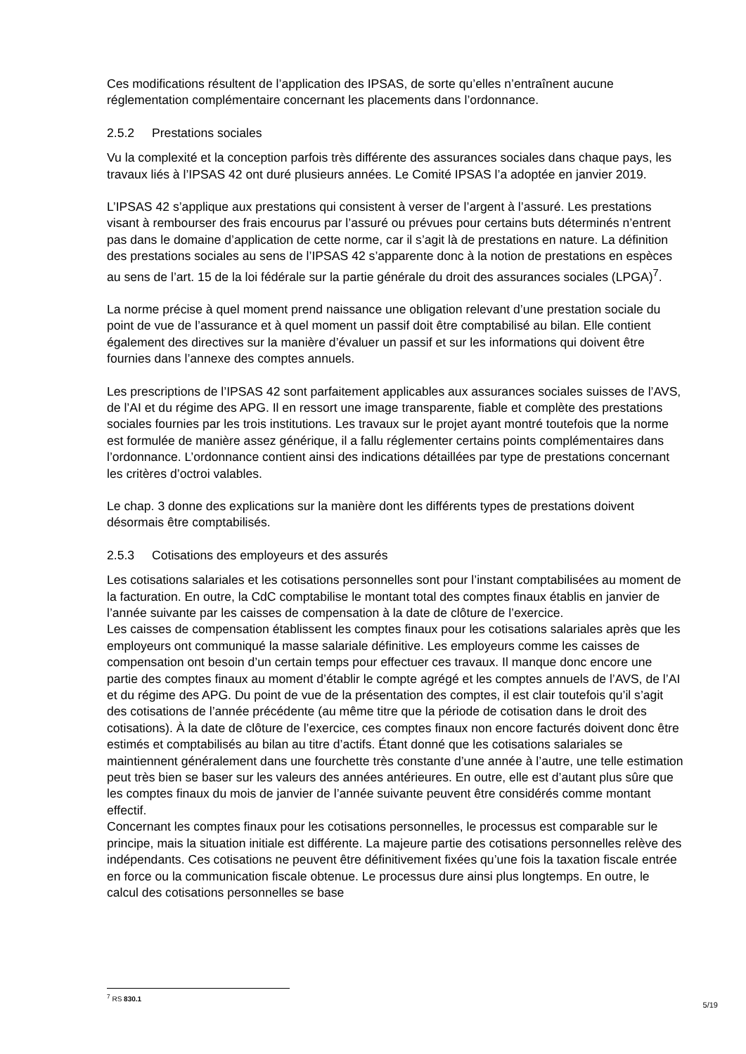Ces modifications résultent de l’application des IPSAS, de sorte qu’elles n’entraînent aucune réglementation complémentaire concernant les placements dans l’ordonnance.
2.5.2 Prestations sociales
Vu la complexité et la conception parfois très différente des assurances sociales dans chaque pays, les travaux liés à l’IPSAS 42 ont duré plusieurs années. Le Comité IPSAS l’a adoptée en janvier 2019.
L’IPSAS 42 s’applique aux prestations qui consistent à verser de l’argent à l’assuré. Les prestations visant à rembourser des frais encourus par l’assuré ou prévues pour certains buts déterminés n’entrent pas dans le domaine d’application de cette norme, car il s’agit là de prestations en nature. La définition des prestations sociales au sens de l’IPSAS 42 s’apparente donc à la notion de prestations en espèces au sens de l’art. 15 de la loi fédérale sur la partie générale du droit des assurances sociales (LPGA)<sup>7</sup>.
La norme précise à quel moment prend naissance une obligation relevant d’une prestation sociale du point de vue de l’assurance et à quel moment un passif doit être comptabilisé au bilan. Elle contient également des directives sur la manière d’évaluer un passif et sur les informations qui doivent être fournies dans l’annexe des comptes annuels.
Les prescriptions de l’IPSAS 42 sont parfaitement applicables aux assurances sociales suisses de l’AVS, de l’AI et du régime des APG. Il en ressort une image transparente, fiable et complète des prestations sociales fournies par les trois institutions. Les travaux sur le projet ayant montré toutefois que la norme est formulée de manière assez générique, il a fallu réglementer certains points complémentaires dans l’ordonnance. L’ordonnance contient ainsi des indications détaillées par type de prestations concernant les critères d’octroi valables.
Le chap. 3 donne des explications sur la manière dont les différents types de prestations doivent désormais être comptabilisés.
2.5.3 Cotisations des employeurs et des assurés
Les cotisations salariales et les cotisations personnelles sont pour l’instant comptabilisées au moment de la facturation. En outre, la CdC comptabilise le montant total des comptes finaux établis en janvier de l’année suivante par les caisses de compensation à la date de clôture de l’exercice.
Les caisses de compensation établissent les comptes finaux pour les cotisations salariales après que les employeurs ont communiqué la masse salariale définitive. Les employeurs comme les caisses de compensation ont besoin d’un certain temps pour effectuer ces travaux. Il manque donc encore une partie des comptes finaux au moment d’établir le compte agrégé et les comptes annuels de l’AVS, de l’AI et du régime des APG. Du point de vue de la présentation des comptes, il est clair toutefois qu’il s’agit des cotisations de l’année précédente (au même titre que la période de cotisation dans le droit des cotisations). À la date de clôture de l’exercice, ces comptes finaux non encore facturés doivent donc être estimés et comptabilisés au bilan au titre d’actifs. Étant donné que les cotisations salariales se maintiennent généralement dans une fourchette très constante d’une année à l’autre, une telle estimation peut très bien se baser sur les valeurs des années antérieures. En outre, elle est d’autant plus sûre que les comptes finaux du mois de janvier de l’année suivante peuvent être considérés comme montant effectif.
Concernant les comptes finaux pour les cotisations personnelles, le processus est comparable sur le principe, mais la situation initiale est différente. La majeure partie des cotisations personnelles relève des indépendants. Ces cotisations ne peuvent être définitivement fixées qu’une fois la taxation fiscale entrée en force ou la communication fiscale obtenue. Le processus dure ainsi plus longtemps. En outre, le calcul des cotisations personnelles se base
<sup>7</sup> RS 830.1
5/19